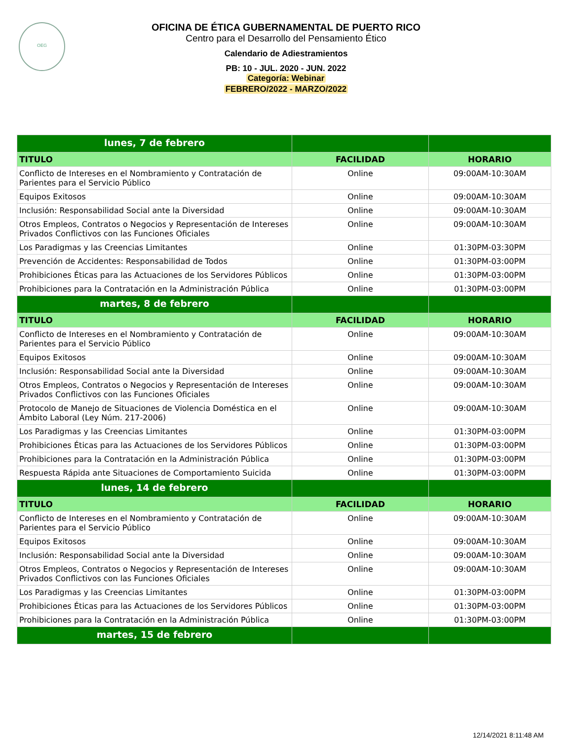OEG
OFICINA DE ÉTICA GUBERNAMENTAL DE PUERTO RICO
Centro para el Desarrollo del Pensamiento Ético
Calendario de Adiestramientos
PB: 10 - JUL. 2020 - JUN. 2022
Categoría: Webinar
FEBRERO/2022 - MARZO/2022
| lunes, 7 de febrero | | |
| TITULO | FACILIDAD | HORARIO |
| Conflicto de Intereses en el Nombramiento y Contratación de Parientes para el Servicio Público | Online | 09:00AM-10:30AM |
| Equipos Exitosos | Online | 09:00AM-10:30AM |
| Inclusión: Responsabilidad Social ante la Diversidad | Online | 09:00AM-10:30AM |
| Otros Empleos, Contratos o Negocios y Representación de Intereses Privados Conflictivos con las Funciones Oficiales | Online | 09:00AM-10:30AM |
| Los Paradigmas y las Creencias Limitantes | Online | 01:30PM-03:30PM |
| Prevención de Accidentes: Responsabilidad de Todos | Online | 01:30PM-03:00PM |
| Prohibiciones Éticas para las Actuaciones de los Servidores Públicos | Online | 01:30PM-03:00PM |
| Prohibiciones para la Contratación en la Administración Pública | Online | 01:30PM-03:00PM |
| martes, 8 de febrero | | |
| TITULO | FACILIDAD | HORARIO |
| Conflicto de Intereses en el Nombramiento y Contratación de Parientes para el Servicio Público | Online | 09:00AM-10:30AM |
| Equipos Exitosos | Online | 09:00AM-10:30AM |
| Inclusión: Responsabilidad Social ante la Diversidad | Online | 09:00AM-10:30AM |
| Otros Empleos, Contratos o Negocios y Representación de Intereses Privados Conflictivos con las Funciones Oficiales | Online | 09:00AM-10:30AM |
| Protocolo de Manejo de Situaciones de Violencia Doméstica en el Ámbito Laboral (Ley Núm. 217-2006) | Online | 09:00AM-10:30AM |
| Los Paradigmas y las Creencias Limitantes | Online | 01:30PM-03:00PM |
| Prohibiciones Éticas para las Actuaciones de los Servidores Públicos | Online | 01:30PM-03:00PM |
| Prohibiciones para la Contratación en la Administración Pública | Online | 01:30PM-03:00PM |
| Respuesta Rápida ante Situaciones de Comportamiento Suicida | Online | 01:30PM-03:00PM |
| lunes, 14 de febrero | | |
| TITULO | FACILIDAD | HORARIO |
| Conflicto de Intereses en el Nombramiento y Contratación de Parientes para el Servicio Público | Online | 09:00AM-10:30AM |
| Equipos Exitosos | Online | 09:00AM-10:30AM |
| Inclusión: Responsabilidad Social ante la Diversidad | Online | 09:00AM-10:30AM |
| Otros Empleos, Contratos o Negocios y Representación de Intereses Privados Conflictivos con las Funciones Oficiales | Online | 09:00AM-10:30AM |
| Los Paradigmas y las Creencias Limitantes | Online | 01:30PM-03:00PM |
| Prohibiciones Éticas para las Actuaciones de los Servidores Públicos | Online | 01:30PM-03:00PM |
| Prohibiciones para la Contratación en la Administración Pública | Online | 01:30PM-03:00PM |
| martes, 15 de febrero | | |
12/14/2021 8:11:48 AM